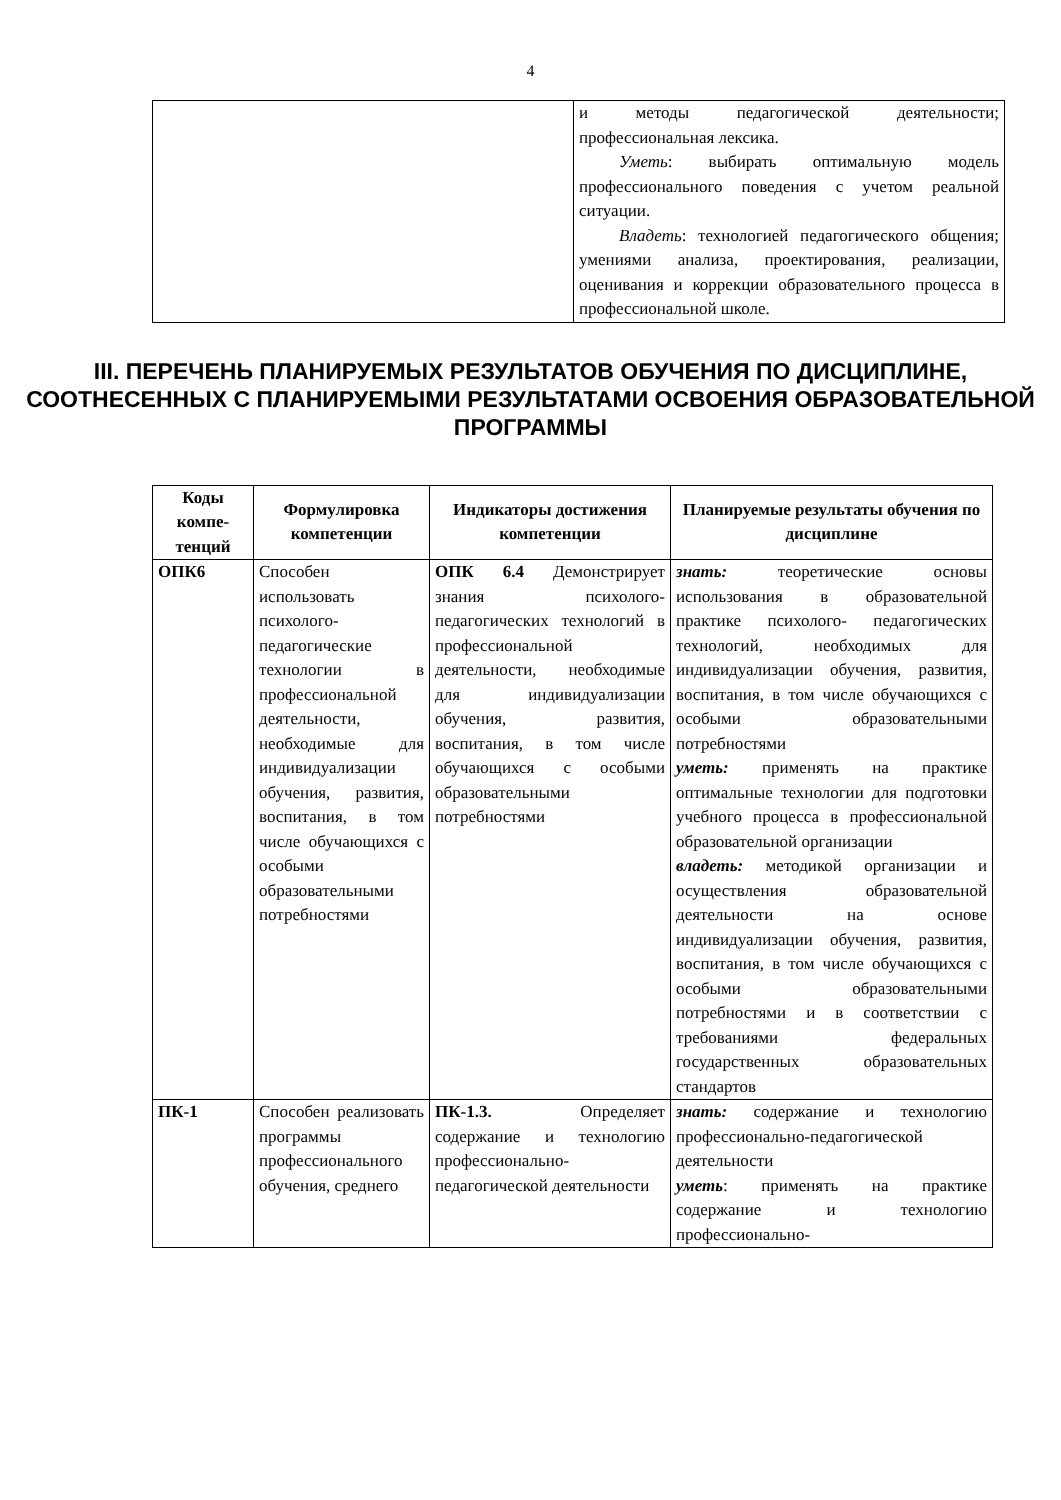4
| | и методы педагогической деятельности; профессиональная лексика. Уметь : выбирать оптимальную модель профессионального поведения с учетом реальной ситуации. Владеть : технологией педагогического общения; умениями анализа, проектирования, реализации, оценивания и коррекции образовательного процесса в профессиональной школе. |
III. ПЕРЕЧЕНЬ ПЛАНИРУЕМЫХ РЕЗУЛЬТАТОВ ОБУЧЕНИЯ ПО ДИСЦИПЛИНЕ, СООТНЕСЕННЫХ С ПЛАНИРУЕМЫМИ РЕЗУЛЬТАТАМИ ОСВОЕНИЯ ОБРАЗОВАТЕЛЬНОЙ ПРОГРАММЫ
| Коды компе-тенций | Формулировка компетенции | Индикаторы достижения компетенции | Планируемые результаты обучения по дисциплине |
| --- | --- | --- | --- |
| ОПК6 | Способен использовать психолого-педагогические технологии в профессиональной деятельности, необходимые для индивидуализации обучения, развития, воспитания, в том числе обучающихся с особыми образовательными потребностями | ОПК 6.4 Демонстрирует знания психолого-педагогических технологий в профессиональной деятельности, необходимые для индивидуализации обучения, развития, воспитания, в том числе обучающихся с особыми образовательными потребностями | знать: теоретические основы использования в образовательной практике психолого- педагогических технологий, необходимых для индивидуализации обучения, развития, воспитания, в том числе обучающихся с особыми образовательными потребностями уметь: применять на практике оптимальные технологии для подготовки учебного процесса в профессиональной образовательной организации владеть: методикой организации и осуществления образовательной деятельности на основе индивидуализации обучения, развития, воспитания, в том числе обучающихся с особыми образовательными потребностями и в соответствии с требованиями федеральных государственных образовательных стандартов |
| ПК-1 | Способен реализовать программы профессионального обучения, среднего | ПК-1.3. Определяет содержание и технологию профессионально-педагогической деятельности | знать: содержание и технологию профессионально-педагогической деятельности уметь : применять на практике содержание и технологию профессионально- |